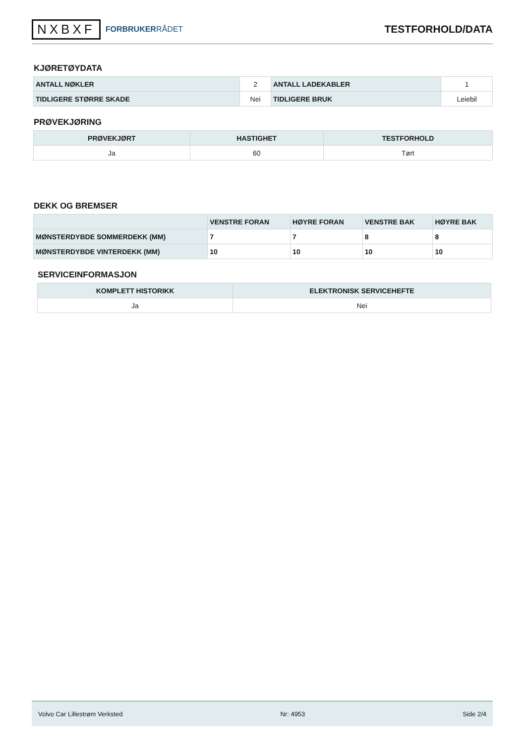NXBXF FORBRUKERRÅDET
TESTFORHOLD/DATA
KJØRETØYDATA
| ANTALL NØKLER | 2 | ANTALL LADEKABLER | 1 |
| TIDLIGERE STØRRE SKADE | Nei | TIDLIGERE BRUK | Leiebil |
PRØVEKJØRING
| PRØVEKJØRT | HASTIGHET | TESTFORHOLD |
| --- | --- | --- |
| Ja | 60 | Tørt |
DEKK OG BREMSER
| | VENSTRE FORAN | HØYRE FORAN | VENSTRE BAK | HØYRE BAK |
| --- | --- | --- | --- | --- |
| MØNSTERDYBDE SOMMERDEKK (MM) | 7 | 7 | 8 | 8 |
| MØNSTERDYBDE VINTERDEKK (MM) | 10 | 10 | 10 | 10 |
SERVICEINFORMASJON
| KOMPLETT HISTORIKK | ELEKTRONISK SERVICEHEFTE |
| --- | --- |
| Ja | Nei |
Volvo Car Lillestrøm Verksted Nr: 4953 Side 2/4